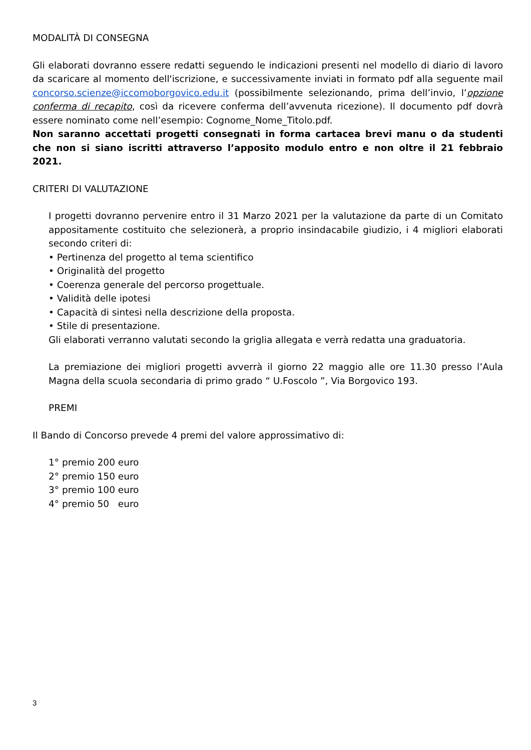MODALITÀ DI CONSEGNA
Gli elaborati dovranno essere redatti seguendo le indicazioni presenti nel modello di diario di lavoro da scaricare al momento dell'iscrizione, e successivamente inviati in formato pdf alla seguente mail concorso.scienze@iccomoborgovico.edu.it (possibilmente selezionando, prima dell’invio, l’opzione conferma di recapito, così da ricevere conferma dell’avvenuta ricezione). Il documento pdf dovrà essere nominato come nell’esempio: Cognome_Nome_Titolo.pdf.
Non saranno accettati progetti consegnati in forma cartacea brevi manu o da studenti che non si siano iscritti attraverso l’apposito modulo entro e non oltre il 21 febbraio 2021.
CRITERI DI VALUTAZIONE
I progetti dovranno pervenire entro il 31 Marzo 2021 per la valutazione da parte di un Comitato appositamente costituito che selezionerà, a proprio insindacabile giudizio, i 4 migliori elaborati secondo criteri di:
• Pertinenza del progetto al tema scientifico
• Originalità del progetto
• Coerenza generale del percorso progettuale.
• Validità delle ipotesi
• Capacità di sintesi nella descrizione della proposta.
• Stile di presentazione.
Gli elaborati verranno valutati secondo la griglia allegata e verrà redatta una graduatoria.
La premiazione dei migliori progetti avverrà il giorno 22 maggio alle ore 11.30 presso l’Aula Magna della scuola secondaria di primo grado “ U.Foscolo ”, Via Borgovico 193.
PREMI
Il Bando di Concorso prevede 4 premi del valore approssimativo di:
1° premio 200 euro
2° premio 150 euro
3° premio 100 euro
4° premio 50 euro
3